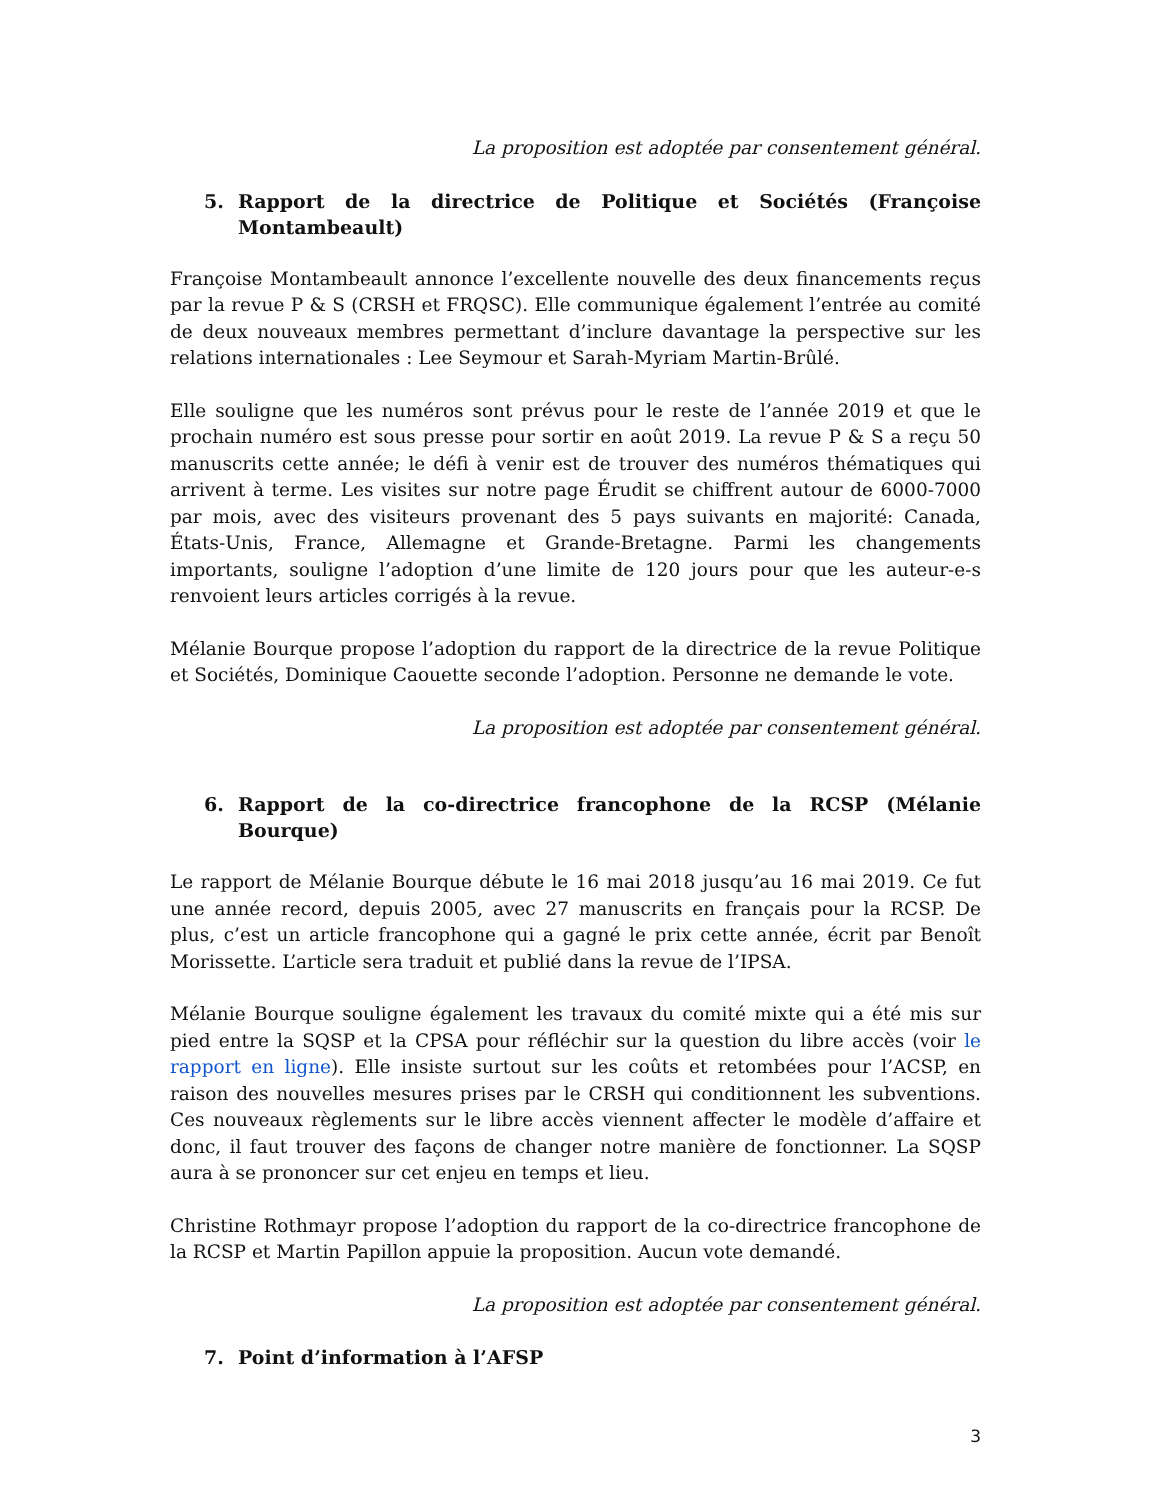La proposition est adoptée par consentement général.
5. Rapport de la directrice de Politique et Sociétés (Françoise Montambeault)
Françoise Montambeault annonce l’excellente nouvelle des deux financements reçus par la revue P & S (CRSH et FRQSC). Elle communique également l’entrée au comité de deux nouveaux membres permettant d’inclure davantage la perspective sur les relations internationales : Lee Seymour et Sarah-Myriam Martin-Brûlé.
Elle souligne que les numéros sont prévus pour le reste de l’année 2019 et que le prochain numéro est sous presse pour sortir en août 2019. La revue P & S a reçu 50 manuscrits cette année; le défi à venir est de trouver des numéros thématiques qui arrivent à terme. Les visites sur notre page Érudit se chiffrent autour de 6000-7000 par mois, avec des visiteurs provenant des 5 pays suivants en majorité: Canada, États-Unis, France, Allemagne et Grande-Bretagne. Parmi les changements importants, souligne l’adoption d’une limite de 120 jours pour que les auteur-e-s renvoient leurs articles corrigés à la revue.
Mélanie Bourque propose l’adoption du rapport de la directrice de la revue Politique et Sociétés, Dominique Caouette seconde l’adoption. Personne ne demande le vote.
La proposition est adoptée par consentement général.
6. Rapport de la co-directrice francophone de la RCSP (Mélanie Bourque)
Le rapport de Mélanie Bourque débute le 16 mai 2018 jusqu’au 16 mai 2019. Ce fut une année record, depuis 2005, avec 27 manuscrits en français pour la RCSP. De plus, c’est un article francophone qui a gagné le prix cette année, écrit par Benoît Morissette. L’article sera traduit et publié dans la revue de l’IPSA.
Mélanie Bourque souligne également les travaux du comité mixte qui a été mis sur pied entre la SQSP et la CPSA pour réfléchir sur la question du libre accès (voir le rapport en ligne). Elle insiste surtout sur les coûts et retombées pour l’ACSP, en raison des nouvelles mesures prises par le CRSH qui conditionnent les subventions. Ces nouveaux règlements sur le libre accès viennent affecter le modèle d’affaire et donc, il faut trouver des façons de changer notre manière de fonctionner. La SQSP aura à se prononcer sur cet enjeu en temps et lieu.
Christine Rothmayr propose l’adoption du rapport de la co-directrice francophone de la RCSP et Martin Papillon appuie la proposition. Aucun vote demandé.
La proposition est adoptée par consentement général.
7. Point d’information à l’AFSP
3